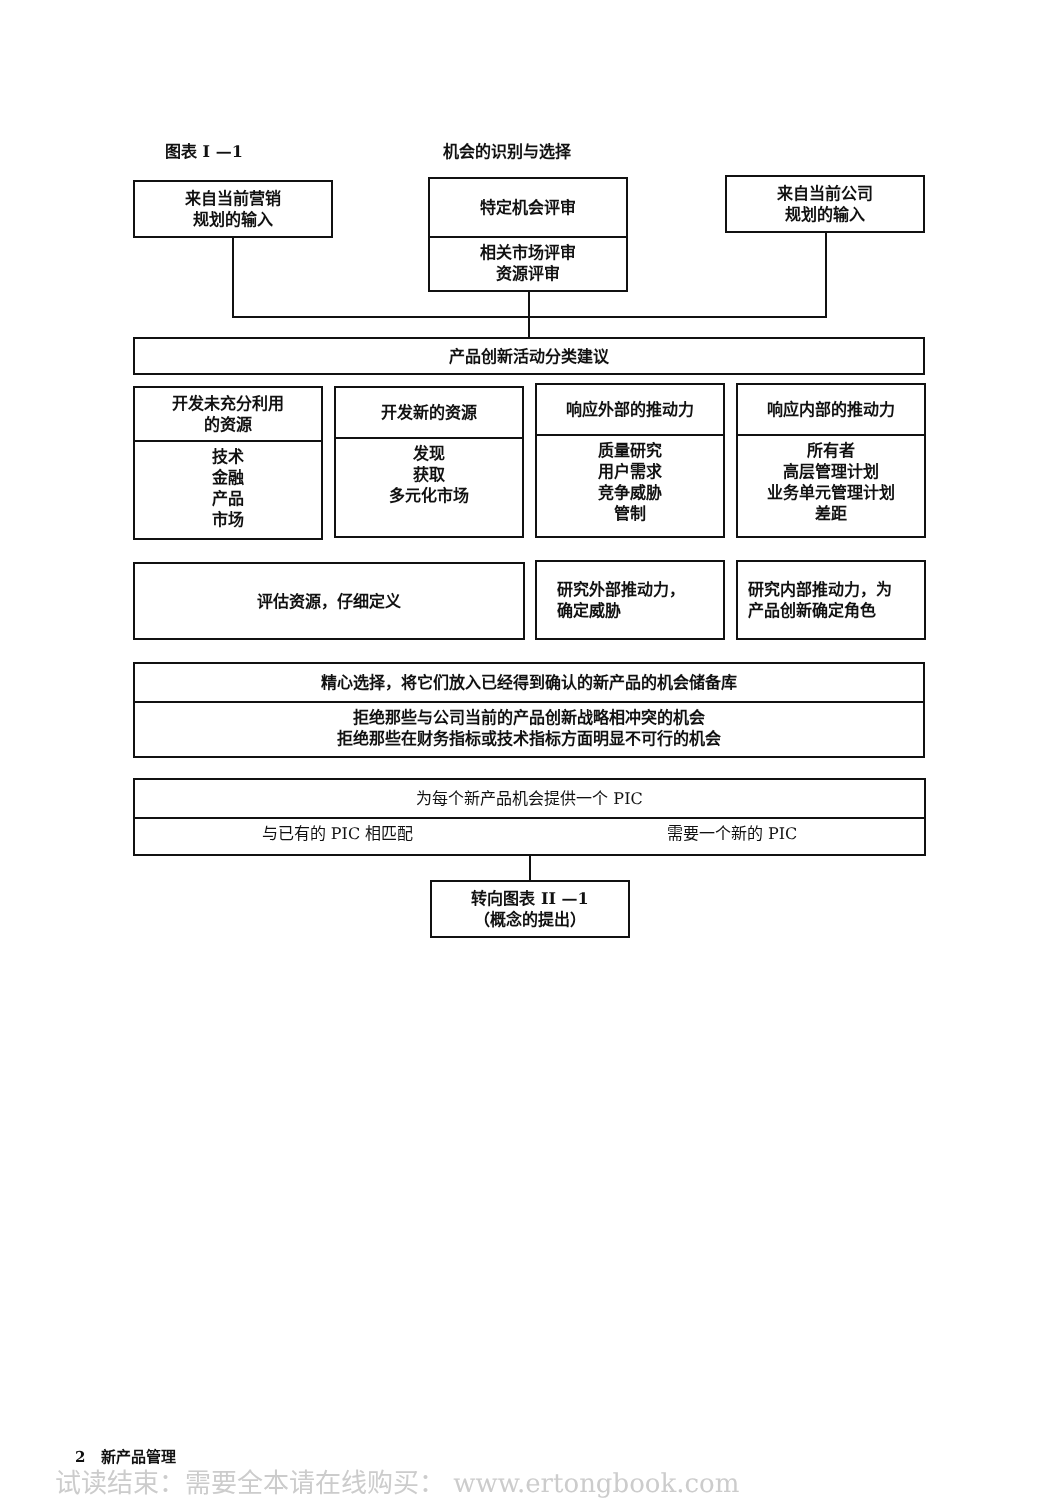图表 I —1 机会的识别与选择
来自当前营销
规划的输入
特定机会评审
相关市场评审
资源评审
来自当前公司
规划的输入
产品创新活动分类建议
开发未充分利用
的资源
技术
金融
产品
市场
开发新的资源
发现
获取
多元化市场
响应外部的推动力
质量研究
用户需求
竞争威胁
管制
响应内部的推动力
所有者
高层管理计划
业务单元管理计划
差距
评估资源，仔细定义
研究外部推动力，
确定威胁
研究内部推动力，为
产品创新确定角色
精心选择，将它们放入已经得到确认的新产品的机会储备库
拒绝那些与公司当前的产品创新战略相冲突的机会
拒绝那些在财务指标或技术指标方面明显不可行的机会
为每个新产品机会提供一个 PIC
与已有的 PIC 相匹配 需要一个新的 PIC
转向图表 II —1
（概念的提出）
2 新产品管理
试读结束：需要全本请在线购买： www.ertongbook.com